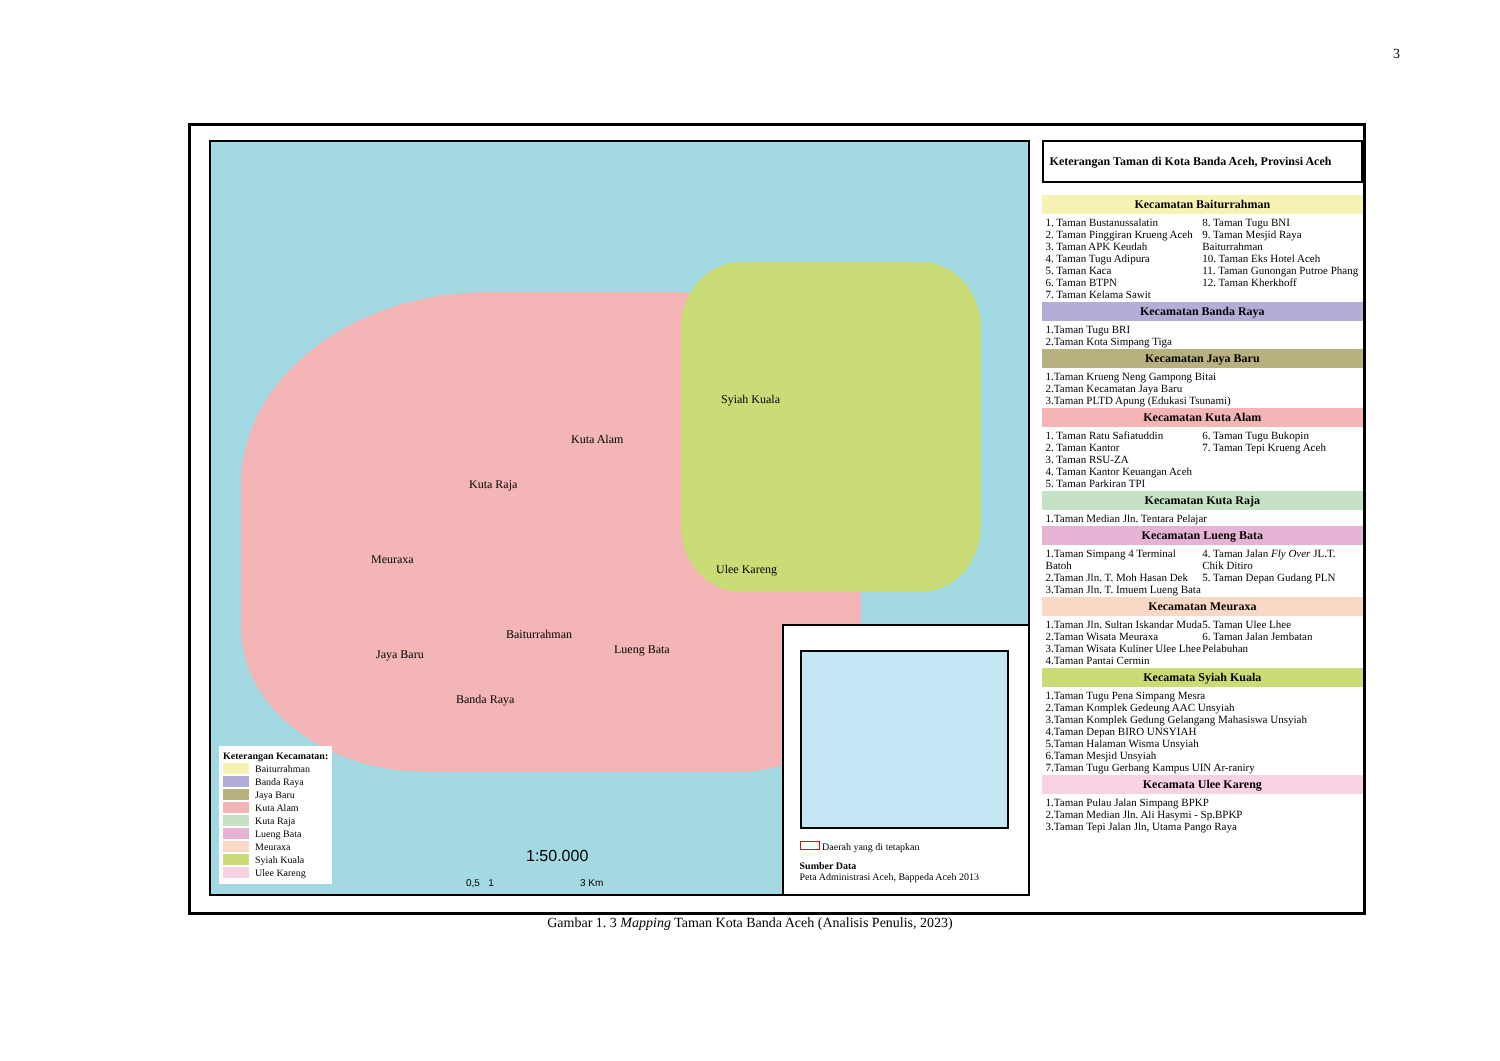3
Kuta Alam
Syiah Kuala
Kuta Raja
Meuraxa
Ulee Kareng
Baiturrahman
Lueng Bata
Jaya Baru
Banda Raya
Keterangan Kecamatan:
Baiturrahman
Banda Raya
Jaya Baru
Kuta Alam
Kuta Raja
Lueng Bata
Meuraxa
Syiah Kuala
Ulee Kareng
1:50.000
0,5 1 3 Km
Daerah yang di tetapkan
Sumber Data
Peta Administrasi Aceh, Bappeda Aceh 2013
Keterangan Taman di Kota Banda Aceh, Provinsi Aceh
Kecamatan Baiturrahman
1. Taman Bustanussalatin
2. Taman Pinggiran Krueng Aceh
3. Taman APK Keudah
4. Taman Tugu Adipura
5. Taman Kaca
6. Taman BTPN
7. Taman Kelama Sawit
8. Taman Tugu BNI
9. Taman Mesjid Raya Baiturrahman
10. Taman Eks Hotel Aceh
11. Taman Gunongan Putroe Phang
12. Taman Kherkhoff
Kecamatan Banda Raya
1.Taman Tugu BRI
2.Taman Kota Simpang Tiga
Kecamatan Jaya Baru
1.Taman Krueng Neng Gampong Bitai
2.Taman Kecamatan Jaya Baru
3.Taman PLTD Apung (Edukasi Tsunami)
Kecamatan Kuta Alam
1. Taman Ratu Safiatuddin
2. Taman Kantor
3. Taman RSU-ZA
4. Taman Kantor Keuangan Aceh
5. Taman Parkiran TPI
6. Taman Tugu Bukopin
7. Taman Tepi Krueng Aceh
Kecamatan Kuta Raja
1.Taman Median Jln. Tentara Pelajar
Kecamatan Lueng Bata
1.Taman Simpang 4 Terminal Batoh
2.Taman Jln. T. Moh Hasan Dek
3.Taman Jln. T. Imuem Lueng Bata
4. Taman Jalan Fly Over JL.T. Chik Ditiro
5. Taman Depan Gudang PLN
Kecamatan Meuraxa
1.Taman Jln. Sultan Iskandar Muda
2.Taman Wisata Meuraxa
3.Taman Wisata Kuliner Ulee Lhee
4.Taman Pantai Cermin
5. Taman Ulee Lhee
6. Taman Jalan Jembatan Pelabuhan
Kecamata Syiah Kuala
1.Taman Tugu Pena Simpang Mesra
2.Taman Komplek Gedeung AAC Unsyiah
3.Taman Komplek Gedung Gelangang Mahasiswa Unsyiah
4.Taman Depan BIRO UNSYIAH
5.Taman Halaman Wisma Unsyiah
6.Taman Mesjid Unsyiah
7.Taman Tugu Gerbang Kampus UIN Ar-raniry
Kecamata Ulee Kareng
1.Taman Pulau Jalan Simpang BPKP
2.Taman Median Jln. Ali Hasymi - Sp.BPKP
3.Taman Tepi Jalan Jln, Utama Pango Raya
Gambar 1. 3 Mapping Taman Kota Banda Aceh (Analisis Penulis, 2023)